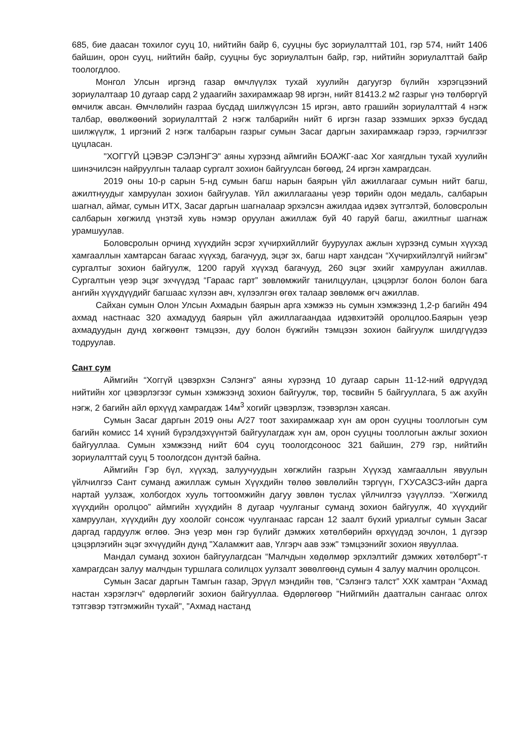685, бие даасан тохилог сууц 10, нийтийн байр 6, сууцны бус зориулалттай 101, гэр 574, нийт 1406 байшин, орон сууц, нийтийн байр, сууцны бус зориулалтын байр, гэр, нийтийн зориулалттай байр тоологдлоо.
Монгол Улсын иргэнд газар өмчлүүлэх тухай хуулийн дагуугэр бүлийн хэрэгцээний зориулалтаар 10 дугаар сард 2 удаагийн захирамжаар 98 иргэн, нийт 81413.2 м2 газрыг үнэ төлбөргүй өмчилж авсан. Өмчлөлийн газраа бусдад шилжүүлсэн 15 иргэн, авто грашийн зориулалттай 4 нэгж талбар, өвөлжөөний зориулалттай 2 нэгж талбарийн нийт 6 иргэн газар эзэмших эрхээ бусдад шилжүүлж, 1 иргэний 2 нэгж талбарын газрыг сумын Засаг даргын захирамжаар гэрээ, гэрчилгээг цуцласан.
"ХОГГҮЙ ЦЭВЭР СЭЛЭНГЭ" аяны хүрээнд аймгийн БОАЖГ-аас Хог хаягдлын тухай хуулийн шинэчилсэн найруулгын талаар сургалт зохион байгуулсан бөгөөд, 24 иргэн хамрагдсан.
2019 оны 10-р сарын 5-нд сумын багш нарын баярын үйл ажиллагааг сумын нийт багш, ажилтнуудыг хамруулан зохион байгуулав. Үйл ажиллагааны үеэр төрийн одон медаль, салбарын шагнал, аймаг, сумын ИТХ, Засаг даргын шагналаар эрхэлсэн ажилдаа идэвх зүтгэлтэй, боловсролын салбарын хөгжилд үнэтэй хувь нэмэр оруулан ажиллаж буй 40 гаруй багш, ажилтныг шагнаж урамшуулав.
Боловсролын орчинд хүүхдийн эсрэг хүчирхийллийг бууруулах ажлын хүрээнд сумын хүүхэд хамгааллын хамтарсан багаас хүүхэд, багачууд, эцэг эх, багш нарт хандсан “Хүчирхийлэлгүй нийгэм” сургалтыг зохион байгуулж, 1200 гаруй хүүхэд багачууд, 260 эцэг эхийг хамруулан ажиллав. Сургалтын үеэр эцэг эхчүүдэд “Гараас гарт” зөвлөмжийг танилцуулан, цэцэрлэг болон болон бага ангийн хүүхдүүдийг багшаас хүлээн авч, хүлээлгэн өгөх талаар зөвлөмж өгч ажиллав.
Сайхан сумын Олон Улсын Ахмадын баярын арга хэмжээ нь сумын хэмжээнд 1,2-р багийн 494 ахмад настнаас 320 ахмадууд баярын үйл ажиллагаандаа идэвхитэйй оролцлоо.Баярын үеэр ахмадуудын дунд хөгжөөнт тэмцээн, дуу болон бүжгийн тэмцээн зохион байгуулж шилдгүүдээ тодруулав.
Сант сум
Аймгийн “Хоггүй цэвэрхэн Сэлэнгэ” аяны хүрээнд 10 дугаар сарын 11-12-ний өдрүүдэд нийтийн хог цэвэрлэгээг сумын хэмжээнд зохион байгуулж, төр, төсвийн 5 байгууллага, 5 аж ахуйн нэгж, 2 багийн айл өрхүүд хамрагдаж 14м<sup>3</sup> хогийг цэвэрлэж, тээвэрлэн хаясан.
Сумын Засаг даргын 2019 оны А/27 тоот захирамжаар хүн ам орон сууцны тооллогын сум багийн комисс 14 хүний бүрэлдэхүүнтэй байгуулагдаж хүн ам, орон сууцны тооллогын ажлыг зохион байгууллаа. Сумын хэмжээнд нийт 604 сууц тоологдсоноос 321 байшин, 279 гэр, нийтийн зориулалттай сууц 5 тоологдсон дүнтэй байна.
Аймгийн Гэр бүл, хүүхэд, залуучуудын хөгжлийн газрын Хүүхэд хамгааллын явуулын үйлчилгээ Сант суманд ажиллаж сумын Хүүхдийн төлөө зөвлөлийн тэргүүн, ГХУСАЗСЗ-ийн дарга нартай уулзаж, холбогдох хууль тогтоомжийн дагуу зөвлөн туслах үйлчилгээ үзүүллээ. “Хөгжилд хүүхдийн оролцоо” аймгийн хүүхдийн 8 дугаар чуулганыг суманд зохион байгуулж, 40 хүүхдийг хамруулан, хүүхдийн дуу хоолойг сонсож чуулганаас гарсан 12 заалт бүхий уриалгыг сумын Засаг даргад гардуулж өглөө. Энэ үеэр мөн гэр бүлийг дэмжих хөтөлбөрийн өрхүүдэд зочлон, 1 дүгээр цэцэрлэгийн эцэг эхчүүдийн дунд "Халамжит аав, Үлгэрч аав ээж" тэмцээнийг зохион явууллаа.
Мандал суманд зохион байгуулагдсан “Малчдын хөдөлмөр эрхлэлтийг дэмжих хөтөлбөрт”-т хамрагдсан залуу малчдын туршлага солилцох уулзалт зөвөлгөөнд сумын 4 залуу малчин оролцсон.
Сумын Засаг даргын Тамгын газар, Эрүүл мэндийн төв, “Сэлэнгэ талст” ХХК хамтран “Ахмад настан хэрэглэгч” өдөрлөгийг зохион байгууллаа. Өдөрлөгөөр "Нийгмийн даатгалын сангаас олгох тэтгэвэр тэтгэмжийн тухай", "Ахмад настанд